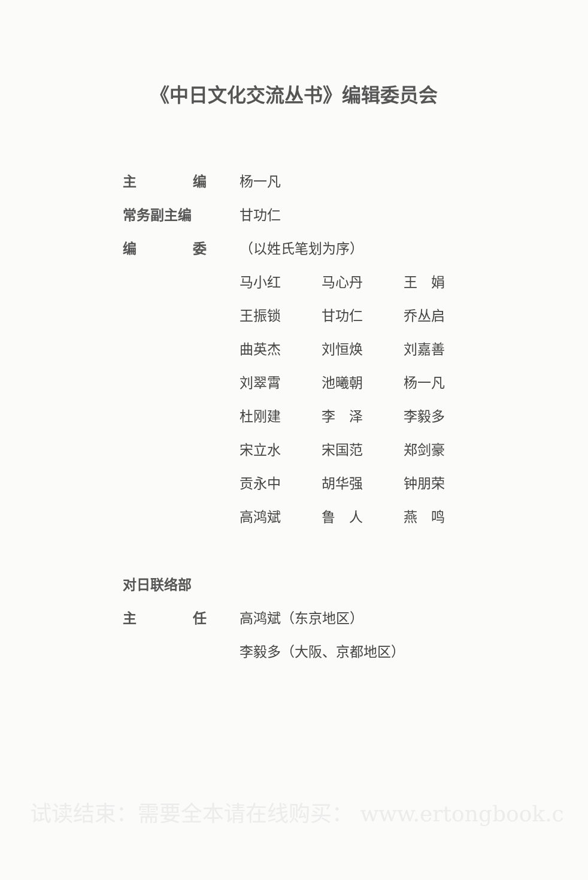《中日文化交流丛书》编辑委员会
主 编 杨一凡
常务副主编 甘功仁
编 委 （以姓氏笔划为序）
马小红 马心丹 王　娟
王振锁 甘功仁 乔丛启
曲英杰 刘恒焕 刘嘉善
刘翠霄 池曦朝 杨一凡
杜刚建 李　泽 李毅多
宋立水 宋国范 郑剑豪
贡永中 胡华强 钟朋荣
高鸿斌 鲁　人 燕　鸣
对日联络部
主 任 高鸿斌（东京地区）
李毅多（大阪、京都地区）
试读结束：需要全本请在线购买： www.ertongbook.c